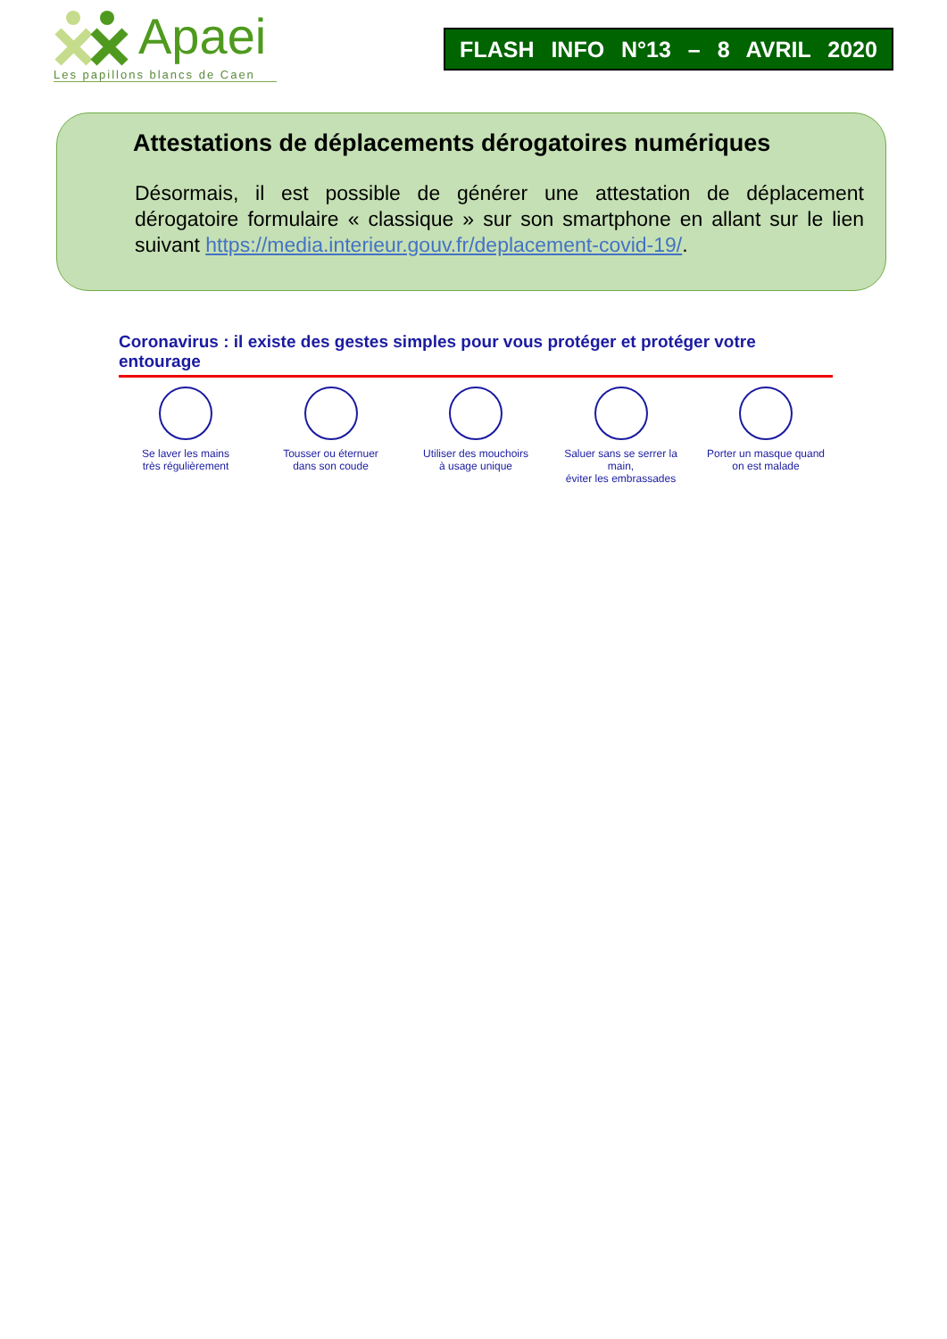Apaei
Les papillons blancs de Caen
FLASH INFO N°13 – 8 AVRIL 2020
Attestations de déplacements dérogatoires numériques
Désormais, il est possible de générer une attestation de déplacement dérogatoire formulaire « classique » sur son smartphone en allant sur le lien suivant https://media.interieur.gouv.fr/deplacement-covid-19/.
Coronavirus : il existe des gestes simples pour vous protéger et protéger votre entourage
Se laver les mains
très régulièrement
Tousser ou éternuer
dans son coude
Utiliser des mouchoirs
à usage unique
Saluer sans se serrer la main,
éviter les embrassades
Porter un masque quand
on est malade